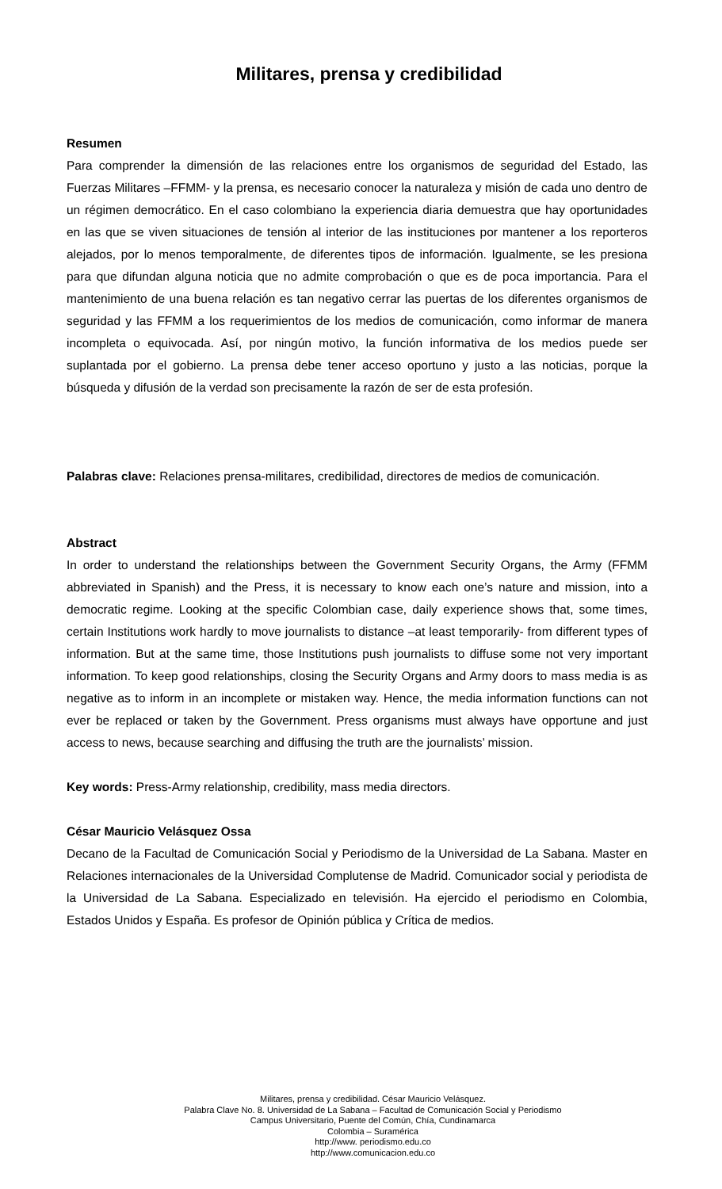Militares, prensa y credibilidad
Resumen
Para comprender la dimensión de las relaciones entre los organismos de seguridad del Estado, las Fuerzas Militares –FFMM- y la prensa, es necesario conocer la naturaleza y misión de cada uno dentro de un régimen democrático. En el caso colombiano la experiencia diaria demuestra que hay oportunidades en las que se viven situaciones de tensión al interior de las instituciones por mantener a los reporteros alejados, por lo menos temporalmente, de diferentes tipos de información. Igualmente, se les presiona para que difundan alguna noticia que no admite comprobación o que es de poca importancia. Para el mantenimiento de una buena relación es tan negativo cerrar las puertas de los diferentes organismos de seguridad y las FFMM a los requerimientos de los medios de comunicación, como informar de manera incompleta o equivocada. Así, por ningún motivo, la función informativa de los medios puede ser suplantada por el gobierno. La prensa debe tener acceso oportuno y justo a las noticias, porque la búsqueda y difusión de la verdad son precisamente la razón de ser de esta profesión.
Palabras clave: Relaciones prensa-militares, credibilidad, directores de medios de comunicación.
Abstract
In order to understand the relationships between the Government Security Organs, the Army (FFMM abbreviated in Spanish) and the Press, it is necessary to know each one’s nature and mission, into a democratic regime. Looking at the specific Colombian case, daily experience shows that, some times, certain Institutions work hardly to move journalists to distance –at least temporarily- from different types of information. But at the same time, those Institutions push journalists to diffuse some not very important information. To keep good relationships, closing the Security Organs and Army doors to mass media is as negative as to inform in an incomplete or mistaken way. Hence, the media information functions can not ever be replaced or taken by the Government. Press organisms must always have opportune and just access to news, because searching and diffusing the truth are the journalists’ mission.
Key words: Press-Army relationship, credibility, mass media directors.
César Mauricio Velásquez Ossa
Decano de la Facultad de Comunicación Social y Periodismo de la Universidad de La Sabana. Master en Relaciones internacionales de la Universidad Complutense de Madrid. Comunicador social y periodista de la Universidad de La Sabana. Especializado en televisión. Ha ejercido el periodismo en Colombia, Estados Unidos y España. Es profesor de Opinión pública y Crítica de medios.
Militares, prensa y credibilidad. César Mauricio Velásquez.
Palabra Clave No. 8. Universidad de La Sabana – Facultad de Comunicación Social y Periodismo
Campus Universitario, Puente del Común, Chía, Cundinamarca
Colombia – Suramérica
http://www. periodismo.edu.co
http://www.comunicacion.edu.co